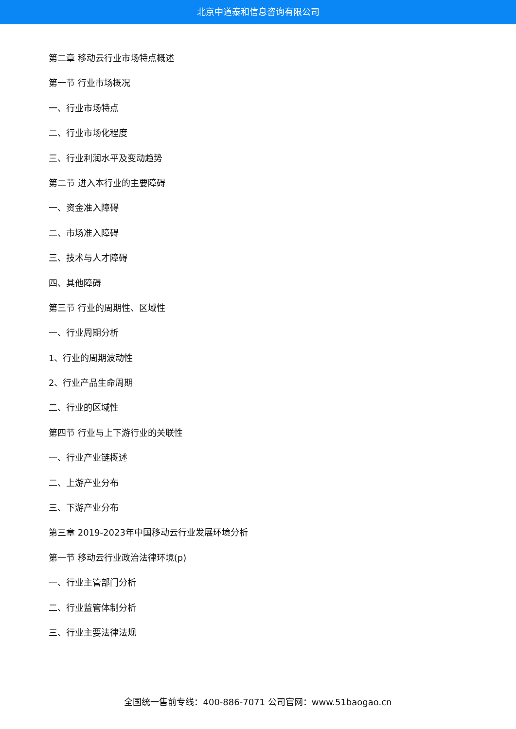北京中道泰和信息咨询有限公司
第二章 移动云行业市场特点概述
第一节 行业市场概况
一、行业市场特点
二、行业市场化程度
三、行业利润水平及变动趋势
第二节 进入本行业的主要障碍
一、资金准入障碍
二、市场准入障碍
三、技术与人才障碍
四、其他障碍
第三节 行业的周期性、区域性
一、行业周期分析
1、行业的周期波动性
2、行业产品生命周期
二、行业的区域性
第四节 行业与上下游行业的关联性
一、行业产业链概述
二、上游产业分布
三、下游产业分布
第三章 2019-2023年中国移动云行业发展环境分析
第一节 移动云行业政治法律环境(p)
一、行业主管部门分析
二、行业监管体制分析
三、行业主要法律法规
全国统一售前专线：400-886-7071 公司官网：www.51baogao.cn